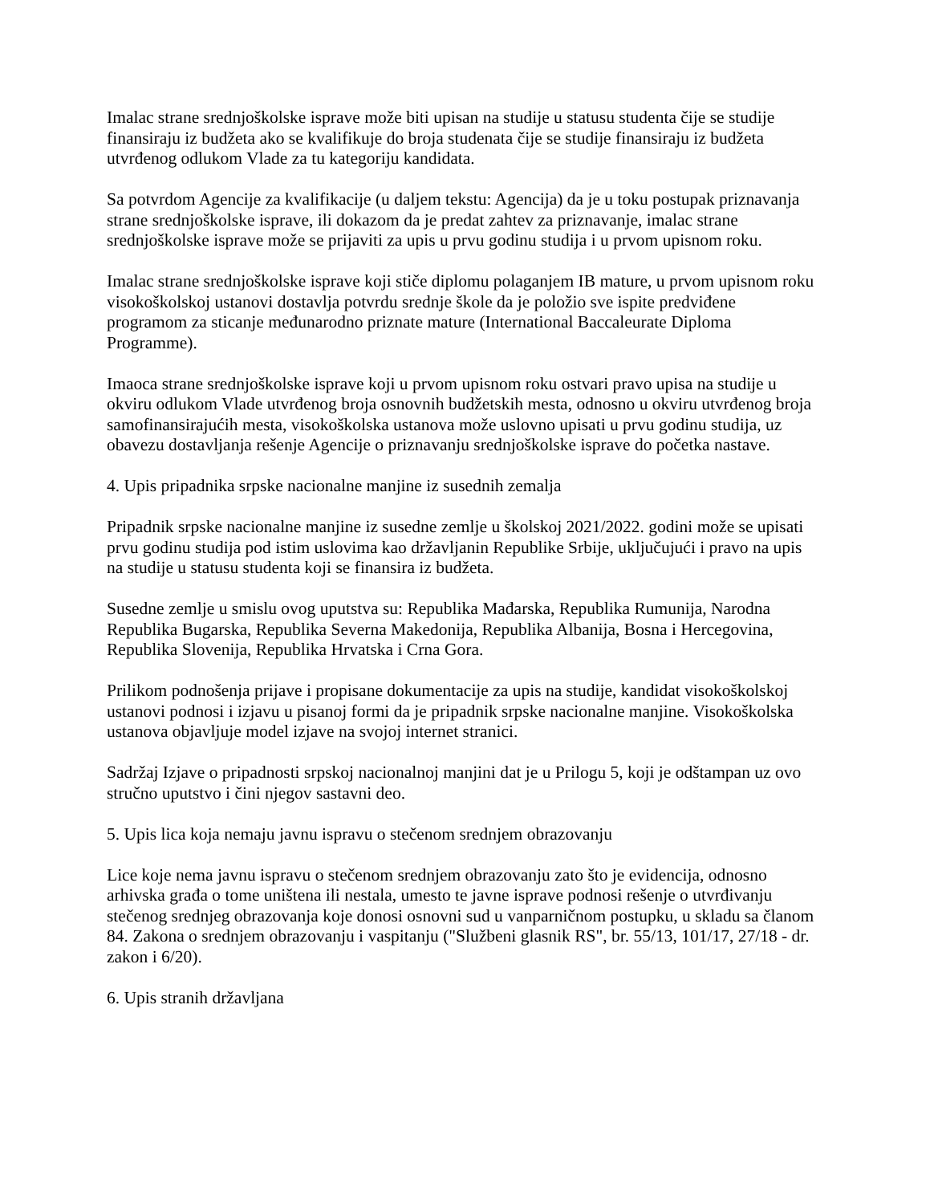Imalac strane srednjoškolske isprave može biti upisan na studije u statusu studenta čije se studije finansiraju iz budžeta ako se kvalifikuje do broja studenata čije se studije finansiraju iz budžeta utvrđenog odlukom Vlade za tu kategoriju kandidata.
Sa potvrdom Agencije za kvalifikacije (u daljem tekstu: Agencija) da je u toku postupak priznavanja strane srednjoškolske isprave, ili dokazom da je predat zahtev za priznavanje, imalac strane srednjoškolske isprave može se prijaviti za upis u prvu godinu studija i u prvom upisnom roku.
Imalac strane srednjoškolske isprave koji stiče diplomu polaganjem IB mature, u prvom upisnom roku visokoškolskoj ustanovi dostavlja potvrdu srednje škole da je položio sve ispite predviđene programom za sticanje međunarodno priznate mature (International Baccaleurate Diploma Programme).
Imaoca strane srednjoškolske isprave koji u prvom upisnom roku ostvari pravo upisa na studije u okviru odlukom Vlade utvrđenog broja osnovnih budžetskih mesta, odnosno u okviru utvrđenog broja samofinansirajućih mesta, visokoškolska ustanova može uslovno upisati u prvu godinu studija, uz obavezu dostavljanja rešenje Agencije o priznavanju srednjoškolske isprave do početka nastave.
4. Upis pripadnika srpske nacionalne manjine iz susednih zemalja
Pripadnik srpske nacionalne manjine iz susedne zemlje u školskoj 2021/2022. godini može se upisati prvu godinu studija pod istim uslovima kao državljanin Republike Srbije, uključujući i pravo na upis na studije u statusu studenta koji se finansira iz budžeta.
Susedne zemlje u smislu ovog uputstva su: Republika Mađarska, Republika Rumunija, Narodna Republika Bugarska, Republika Severna Makedonija, Republika Albanija, Bosna i Hercegovina, Republika Slovenija, Republika Hrvatska i Crna Gora.
Prilikom podnošenja prijave i propisane dokumentacije za upis na studije, kandidat visokoškolskoj ustanovi podnosi i izjavu u pisanoj formi da je pripadnik srpske nacionalne manjine. Visokoškolska ustanova objavljuje model izjave na svojoj internet stranici.
Sadržaj Izjave o pripadnosti srpskoj nacionalnoj manjini dat je u Prilogu 5, koji je odštampan uz ovo stručno uputstvo i čini njegov sastavni deo.
5. Upis lica koja nemaju javnu ispravu o stečenom srednjem obrazovanju
Lice koje nema javnu ispravu o stečenom srednjem obrazovanju zato što je evidencija, odnosno arhivska građa o tome uništena ili nestala, umesto te javne isprave podnosi rešenje o utvrđivanju stečenog srednjeg obrazovanja koje donosi osnovni sud u vanparničnom postupku, u skladu sa članom 84. Zakona o srednjem obrazovanju i vaspitanju ("Službeni glasnik RS", br. 55/13, 101/17, 27/18 - dr. zakon i 6/20).
6. Upis stranih državljana